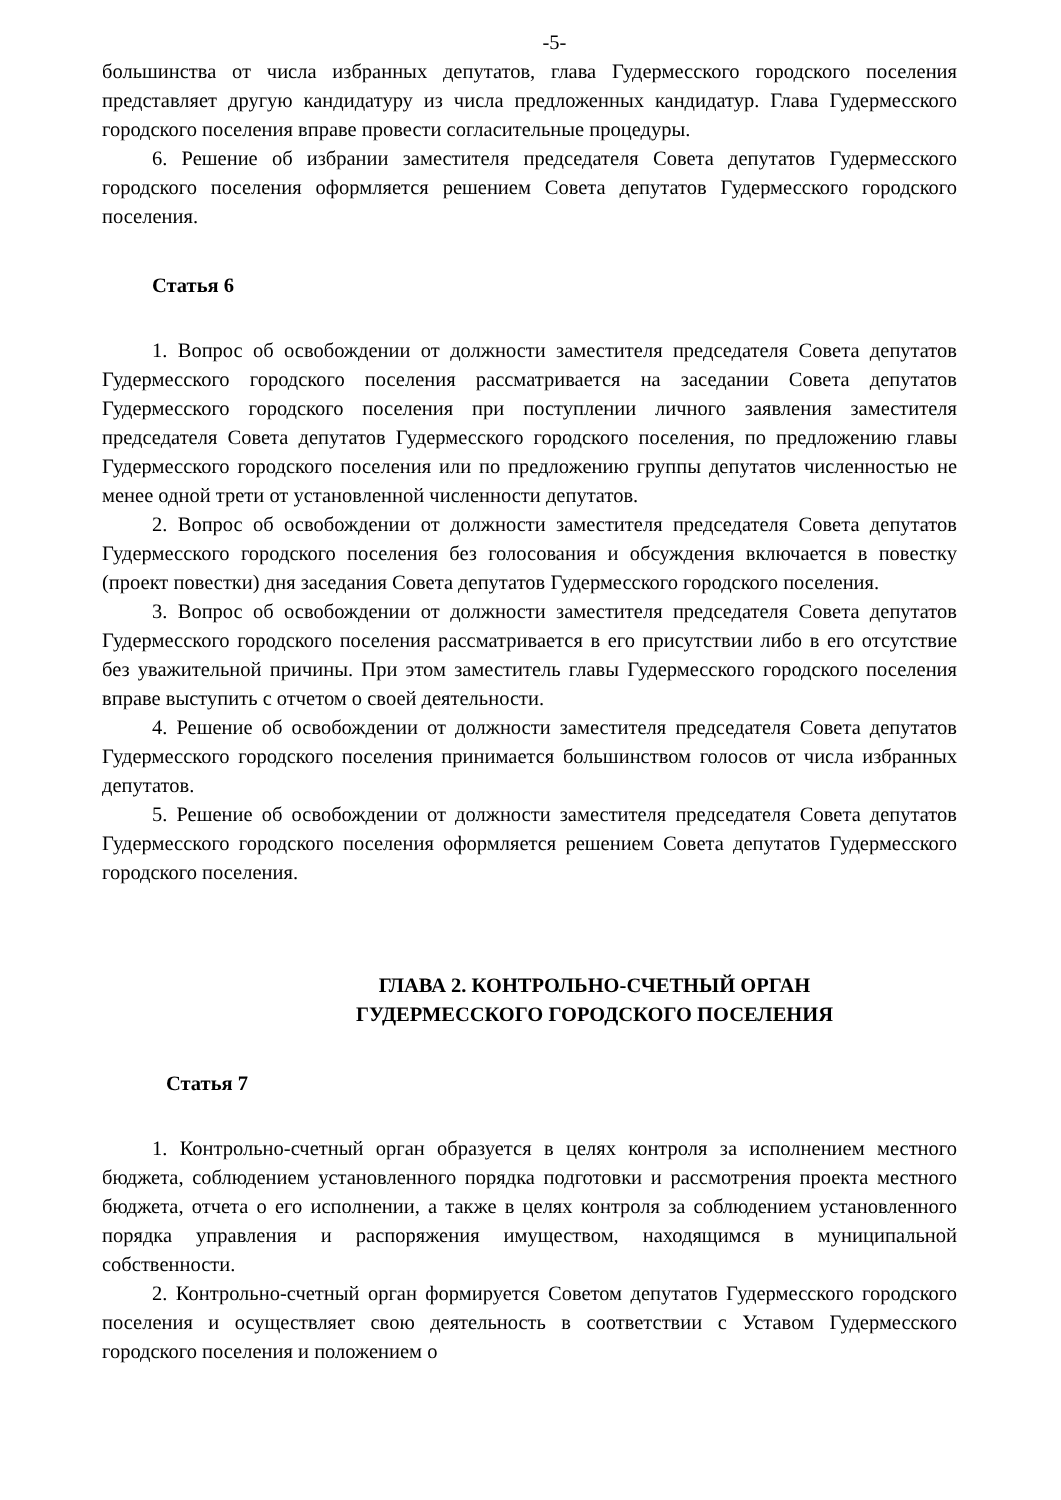-5-
большинства от числа избранных депутатов, глава Гудермесского городского поселения представляет другую кандидатуру из числа предложенных кандидатур. Глава Гудермесского городского поселения вправе провести согласительные процедуры.
6. Решение об избрании заместителя председателя Совета депутатов Гудермесского городского поселения оформляется решением Совета депутатов Гудермесского городского поселения.
Статья 6
1. Вопрос об освобождении от должности заместителя председателя Совета депутатов Гудермесского городского поселения рассматривается на заседании Совета депутатов Гудермесского городского поселения при поступлении личного заявления заместителя председателя Совета депутатов Гудермесского городского поселения, по предложению главы Гудермесского городского поселения или по предложению группы депутатов численностью не менее одной трети от установленной численности депутатов.
2. Вопрос об освобождении от должности заместителя председателя Совета депутатов Гудермесского городского поселения без голосования и обсуждения включается в повестку (проект повестки) дня заседания Совета депутатов Гудермесского городского поселения.
3. Вопрос об освобождении от должности заместителя председателя Совета депутатов Гудермесского городского поселения рассматривается в его присутствии либо в его отсутствие без уважительной причины. При этом заместитель главы Гудермесского городского поселения вправе выступить с отчетом о своей деятельности.
4. Решение об освобождении от должности заместителя председателя Совета депутатов Гудермесского городского поселения принимается большинством голосов от числа избранных депутатов.
5. Решение об освобождении от должности заместителя председателя Совета депутатов Гудермесского городского поселения оформляется решением Совета депутатов Гудермесского городского поселения.
ГЛАВА 2. КОНТРОЛЬНО-СЧЕТНЫЙ ОРГАН
ГУДЕРМЕССКОГО ГОРОДСКОГО ПОСЕЛЕНИЯ
Статья 7
1. Контрольно-счетный орган образуется в целях контроля за исполнением местного бюджета, соблюдением установленного порядка подготовки и рассмотрения проекта местного бюджета, отчета о его исполнении, а также в целях контроля за соблюдением установленного порядка управления и распоряжения имуществом, находящимся в муниципальной собственности.
2. Контрольно-счетный орган формируется Советом депутатов Гудермесского городского поселения и осуществляет свою деятельность в соответствии с Уставом Гудермесского городского поселения и положением о